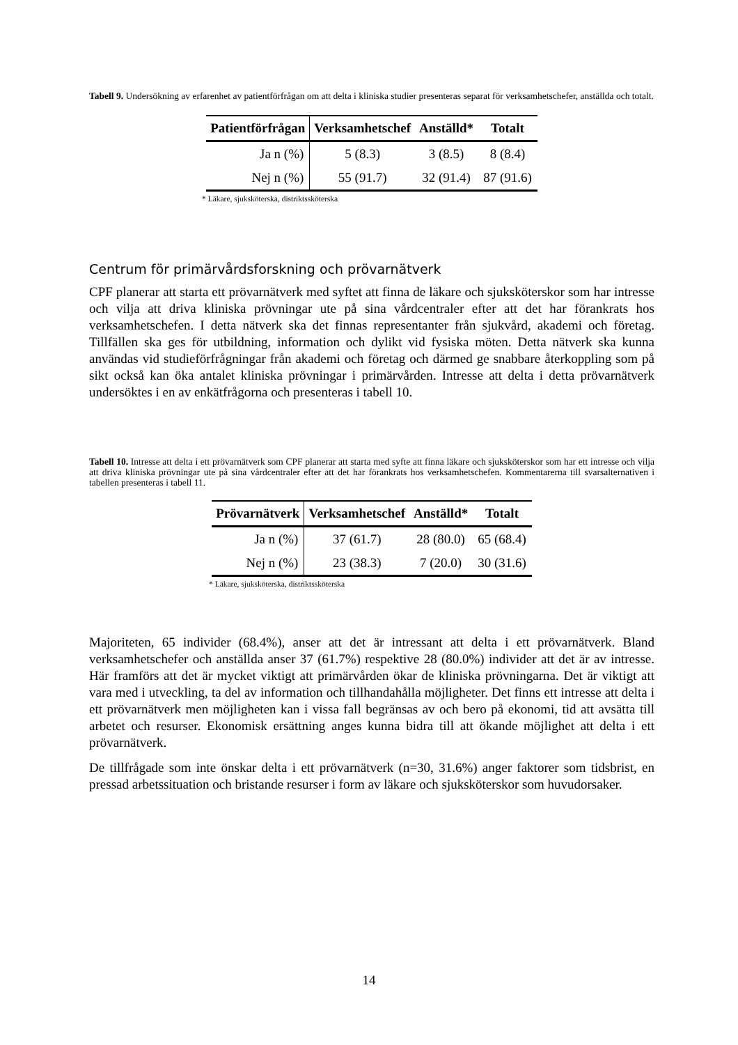Tabell 9. Undersökning av erfarenhet av patientförfrågan om att delta i kliniska studier presenteras separat för verksamhetschefer, anställda och totalt.
| Patientförfrågan | Verksamhetschef | Anställd* | Totalt |
| --- | --- | --- | --- |
| Ja n (%) | 5 (8.3) | 3 (8.5) | 8 (8.4) |
| Nej n (%) | 55 (91.7) | 32 (91.4) | 87 (91.6) |
* Läkare, sjuksköterska, distriktssköterska
Centrum för primärvårdsforskning och prövarnätverk
CPF planerar att starta ett prövarnätverk med syftet att finna de läkare och sjuksköterskor som har intresse och vilja att driva kliniska prövningar ute på sina vårdcentraler efter att det har förankrats hos verksamhetschefen. I detta nätverk ska det finnas representanter från sjukvård, akademi och företag. Tillfällen ska ges för utbildning, information och dylikt vid fysiska möten. Detta nätverk ska kunna användas vid studieförfrågningar från akademi och företag och därmed ge snabbare återkoppling som på sikt också kan öka antalet kliniska prövningar i primärvården. Intresse att delta i detta prövarnätverk undersöktes i en av enkätfrågorna och presenteras i tabell 10.
Tabell 10. Intresse att delta i ett prövarnätverk som CPF planerar att starta med syfte att finna läkare och sjuksköterskor som har ett intresse och vilja att driva kliniska prövningar ute på sina vårdcentraler efter att det har förankrats hos verksamhetschefen. Kommentarerna till svarsalternativen i tabellen presenteras i tabell 11.
| Prövarnätverk | Verksamhetschef | Anställd* | Totalt |
| --- | --- | --- | --- |
| Ja n (%) | 37 (61.7) | 28 (80.0) | 65 (68.4) |
| Nej n (%) | 23 (38.3) | 7 (20.0) | 30 (31.6) |
* Läkare, sjuksköterska, distriktssköterska
Majoriteten, 65 individer (68.4%), anser att det är intressant att delta i ett prövarnätverk. Bland verksamhetschefer och anställda anser 37 (61.7%) respektive 28 (80.0%) individer att det är av intresse. Här framförs att det är mycket viktigt att primärvården ökar de kliniska prövningarna. Det är viktigt att vara med i utveckling, ta del av information och tillhandahålla möjligheter. Det finns ett intresse att delta i ett prövarnätverk men möjligheten kan i vissa fall begränsas av och bero på ekonomi, tid att avsätta till arbetet och resurser. Ekonomisk ersättning anges kunna bidra till att ökande möjlighet att delta i ett prövarnätverk.
De tillfrågade som inte önskar delta i ett prövarnätverk (n=30, 31.6%) anger faktorer som tidsbrist, en pressad arbetssituation och bristande resurser i form av läkare och sjuksköterskor som huvudorsaker.
14